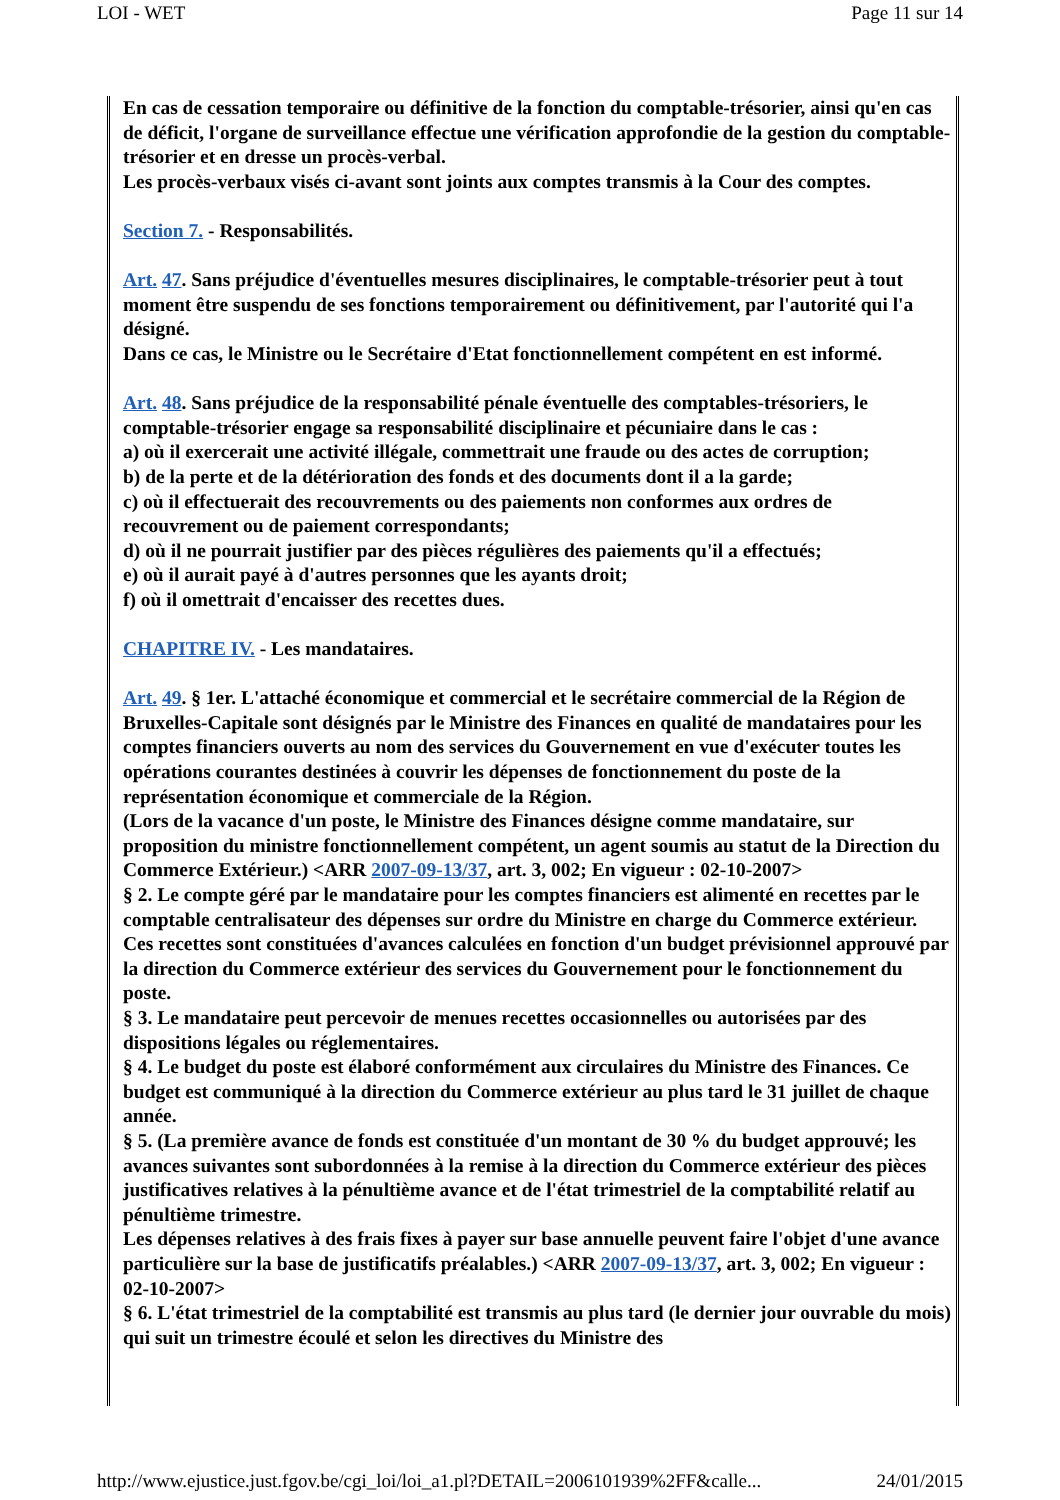LOI - WET Page 11 sur 14
En cas de cessation temporaire ou définitive de la fonction du comptable-trésorier, ainsi qu'en cas de déficit, l'organe de surveillance effectue une vérification approfondie de la gestion du comptable-trésorier et en dresse un procès-verbal.
Les procès-verbaux visés ci-avant sont joints aux comptes transmis à la Cour des comptes.
Section 7. - Responsabilités.
Art. 47. Sans préjudice d'éventuelles mesures disciplinaires, le comptable-trésorier peut à tout moment être suspendu de ses fonctions temporairement ou définitivement, par l'autorité qui l'a désigné.
Dans ce cas, le Ministre ou le Secrétaire d'Etat fonctionnellement compétent en est informé.
Art. 48. Sans préjudice de la responsabilité pénale éventuelle des comptables-trésoriers, le comptable-trésorier engage sa responsabilité disciplinaire et pécuniaire dans le cas :
a) où il exercerait une activité illégale, commettrait une fraude ou des actes de corruption;
b) de la perte et de la détérioration des fonds et des documents dont il a la garde;
c) où il effectuerait des recouvrements ou des paiements non conformes aux ordres de recouvrement ou de paiement correspondants;
d) où il ne pourrait justifier par des pièces régulières des paiements qu'il a effectués;
e) où il aurait payé à d'autres personnes que les ayants droit;
f) où il omettrait d'encaisser des recettes dues.
CHAPITRE IV. - Les mandataires.
Art. 49. § 1er. L'attaché économique et commercial et le secrétaire commercial de la Région de Bruxelles-Capitale sont désignés par le Ministre des Finances en qualité de mandataires pour les comptes financiers ouverts au nom des services du Gouvernement en vue d'exécuter toutes les opérations courantes destinées à couvrir les dépenses de fonctionnement du poste de la représentation économique et commerciale de la Région.
(Lors de la vacance d'un poste, le Ministre des Finances désigne comme mandataire, sur proposition du ministre fonctionnellement compétent, un agent soumis au statut de la Direction du Commerce Extérieur.) <ARR 2007-09-13/37, art. 3, 002; En vigueur : 02-10-2007>
§ 2. Le compte géré par le mandataire pour les comptes financiers est alimenté en recettes par le comptable centralisateur des dépenses sur ordre du Ministre en charge du Commerce extérieur. Ces recettes sont constituées d'avances calculées en fonction d'un budget prévisionnel approuvé par la direction du Commerce extérieur des services du Gouvernement pour le fonctionnement du poste.
§ 3. Le mandataire peut percevoir de menues recettes occasionnelles ou autorisées par des dispositions légales ou réglementaires.
§ 4. Le budget du poste est élaboré conformément aux circulaires du Ministre des Finances. Ce budget est communiqué à la direction du Commerce extérieur au plus tard le 31 juillet de chaque année.
§ 5. (La première avance de fonds est constituée d'un montant de 30 % du budget approuvé; les avances suivantes sont subordonnées à la remise à la direction du Commerce extérieur des pièces justificatives relatives à la pénultième avance et de l'état trimestriel de la comptabilité relatif au pénultième trimestre.
Les dépenses relatives à des frais fixes à payer sur base annuelle peuvent faire l'objet d'une avance particulière sur la base de justificatifs préalables.) <ARR 2007-09-13/37, art. 3, 002; En vigueur : 02-10-2007>
§ 6. L'état trimestriel de la comptabilité est transmis au plus tard (le dernier jour ouvrable du mois) qui suit un trimestre écoulé et selon les directives du Ministre des
http://www.ejustice.just.fgov.be/cgi_loi/loi_a1.pl?DETAIL=2006101939%2FF&calle... 24/01/2015